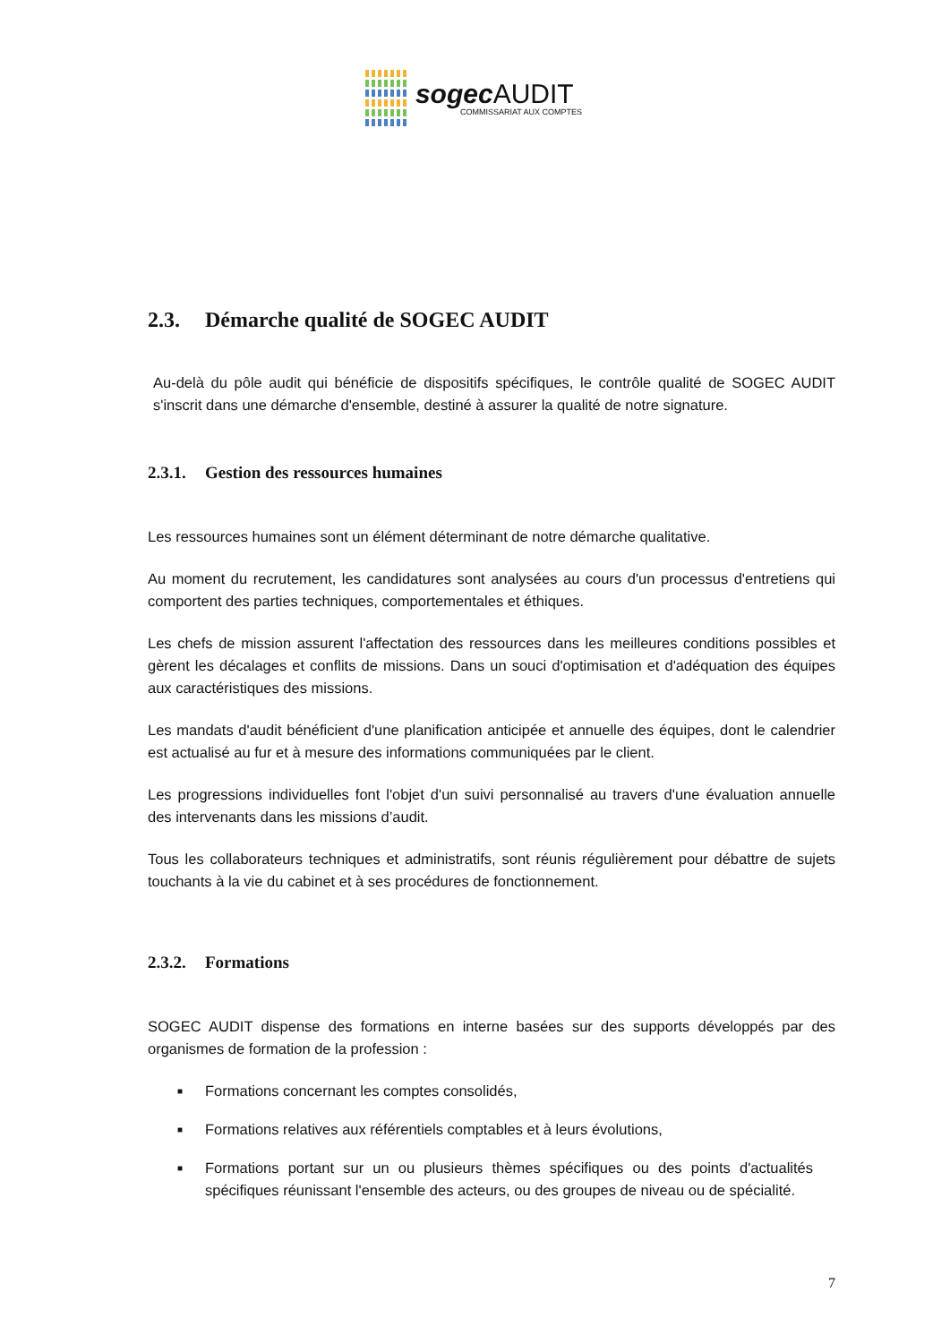sogec AUDIT
COMMISSARIAT AUX COMPTES
2.3. Démarche qualité de SOGEC AUDIT
Au-delà du pôle audit qui bénéficie de dispositifs spécifiques, le contrôle qualité de SOGEC AUDIT s'inscrit dans une démarche d'ensemble, destiné à assurer la qualité de notre signature.
2.3.1. Gestion des ressources humaines
Les ressources humaines sont un élément déterminant de notre démarche qualitative.
Au moment du recrutement, les candidatures sont analysées au cours d'un processus d'entretiens qui comportent des parties techniques, comportementales et éthiques.
Les chefs de mission assurent l'affectation des ressources dans les meilleures conditions possibles et gèrent les décalages et conflits de missions. Dans un souci d'optimisation et d'adéquation des équipes aux caractéristiques des missions.
Les mandats d'audit bénéficient d'une planification anticipée et annuelle des équipes, dont le calendrier est actualisé au fur et à mesure des informations communiquées par le client.
Les progressions individuelles font l'objet d'un suivi personnalisé au travers d'une évaluation annuelle des intervenants dans les missions d’audit.
Tous les collaborateurs techniques et administratifs, sont réunis régulièrement pour débattre de sujets touchants à la vie du cabinet et à ses procédures de fonctionnement.
2.3.2. Formations
SOGEC AUDIT dispense des formations en interne basées sur des supports développés par des organismes de formation de la profession :
■ Formations concernant les comptes consolidés,
■ Formations relatives aux référentiels comptables et à leurs évolutions,
■ Formations portant sur un ou plusieurs thèmes spécifiques ou des points d'actualités spécifiques réunissant l'ensemble des acteurs, ou des groupes de niveau ou de spécialité.
7